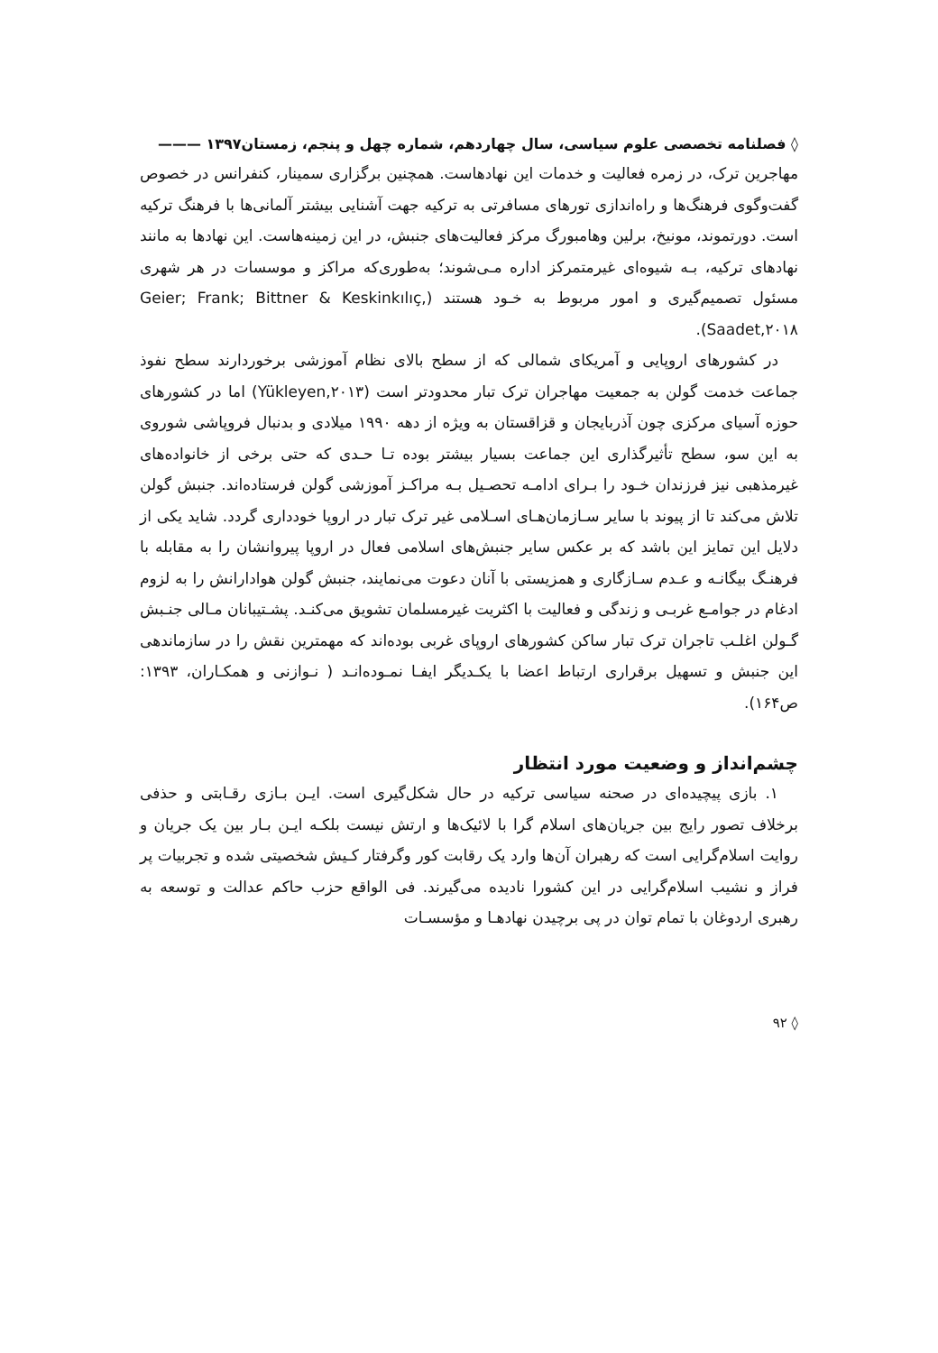◊ فصلنامه تخصصی علوم سیاسی، سال چهاردهم، شماره چهل و پنجم، زمستان۱۳۹۷ ———
مهاجرین ترک، در زمره فعالیت و خدمات این نهادهاست. همچنین برگزاری سمینار، کنفرانس در خصوص گفت‌وگوی فرهنگ‌ها و راه‌اندازی تورهای مسافرتی به ترکیه جهت آشنایی بیشتر آلمانی‌ها با فرهنگ ترکیه است. دورتموند، مونیخ، برلین وهامبورگ مرکز فعالیت‌های جنبش، در این زمینه‌هاست. این نهادها به مانند نهادهای ترکیه، بـه شیوه‌ای غیرمتمرکز اداره مـی‌شوند؛ به‌طوری‌که مراکز و موسسات در هر شهری مسئول تصمیم‌گیری و امور مربوط به خـود هستند (Geier; Frank; Bittner & Keskinkılıç, Saadet,۲۰۱۸).
در کشورهای اروپایی و آمریکای شمالی که از سطح بالای نظام آموزشی برخوردارند سطح نفوذ جماعت خدمت گولن به جمعیت مهاجران ترک تبار محدودتر است (Yükleyen,۲۰۱۳) اما در کشورهای حوزه آسیای مرکزی چون آذربایجان و قزاقستان به ویژه از دهه ۱۹۹۰ میلادی و بدنبال فروپاشی شوروی به این سو، سطح تأثیرگذاری این جماعت بسیار بیشتر بوده تـا حـدی که حتی برخی از خانواده‌های غیرمذهبی نیز فرزندان خـود را بـرای ادامـه تحصـیل بـه مراکـز آموزشی گولن فرستاده‌اند. جنبش گولن تلاش می‌کند تا از پیوند با سایر سـازمان‌هـای اسـلامی غیر ترک تبار در اروپا خودداری گردد. شاید یکی از دلایل این تمایز این باشد که بر عکس سایر جنبش‌های اسلامی فعال در اروپا پیروانشان را به مقابله با فرهنـگ بیگانـه و عـدم سـازگاری و همزیستی با آنان دعوت می‌نمایند، جنبش گولن هوادارانش را به لزوم ادغام در جوامـع غربـی و زندگی و فعالیت با اکثریت غیرمسلمان تشویق می‌کنـد. پشـتیبانان مـالی جنـبش گـولن اغلـب تاجران ترک تبار ساکن کشورهای اروپای غربی بوده‌اند که مهمترین نقش را در سازماندهی این جنبش و تسهیل برقراری ارتباط اعضا با یکـدیگر ایفـا نمـوده‌انـد ( نـوازنی و همکـاران، ۱۳۹۳: ص۱۶۴).
چشم‌انداز و وضعیت مورد انتظار
۱. بازی پیچیده‌ای در صحنه سیاسی ترکیه در حال شکل‌گیری است. ایـن بـازی رقـابتی و حذفی برخلاف تصور رایج بین جریان‌های اسلام گرا با لائیک‌ها و ارتش نیست بلکـه ایـن بـار بین یک جریان و روایت اسلام‌گرایی است که رهبران آن‌ها وارد یک رقابت کور وگرفتار کـیش شخصیتی شده و تجربیات پر فراز و نشیب اسلام‌گرایی در این کشورا نادیده می‌گیرند. فی الواقع حزب حاکم عدالت و توسعه به رهبری اردوغان با تمام توان در پی برچیدن نهادهـا و مؤسسـات
◊ ۹۲